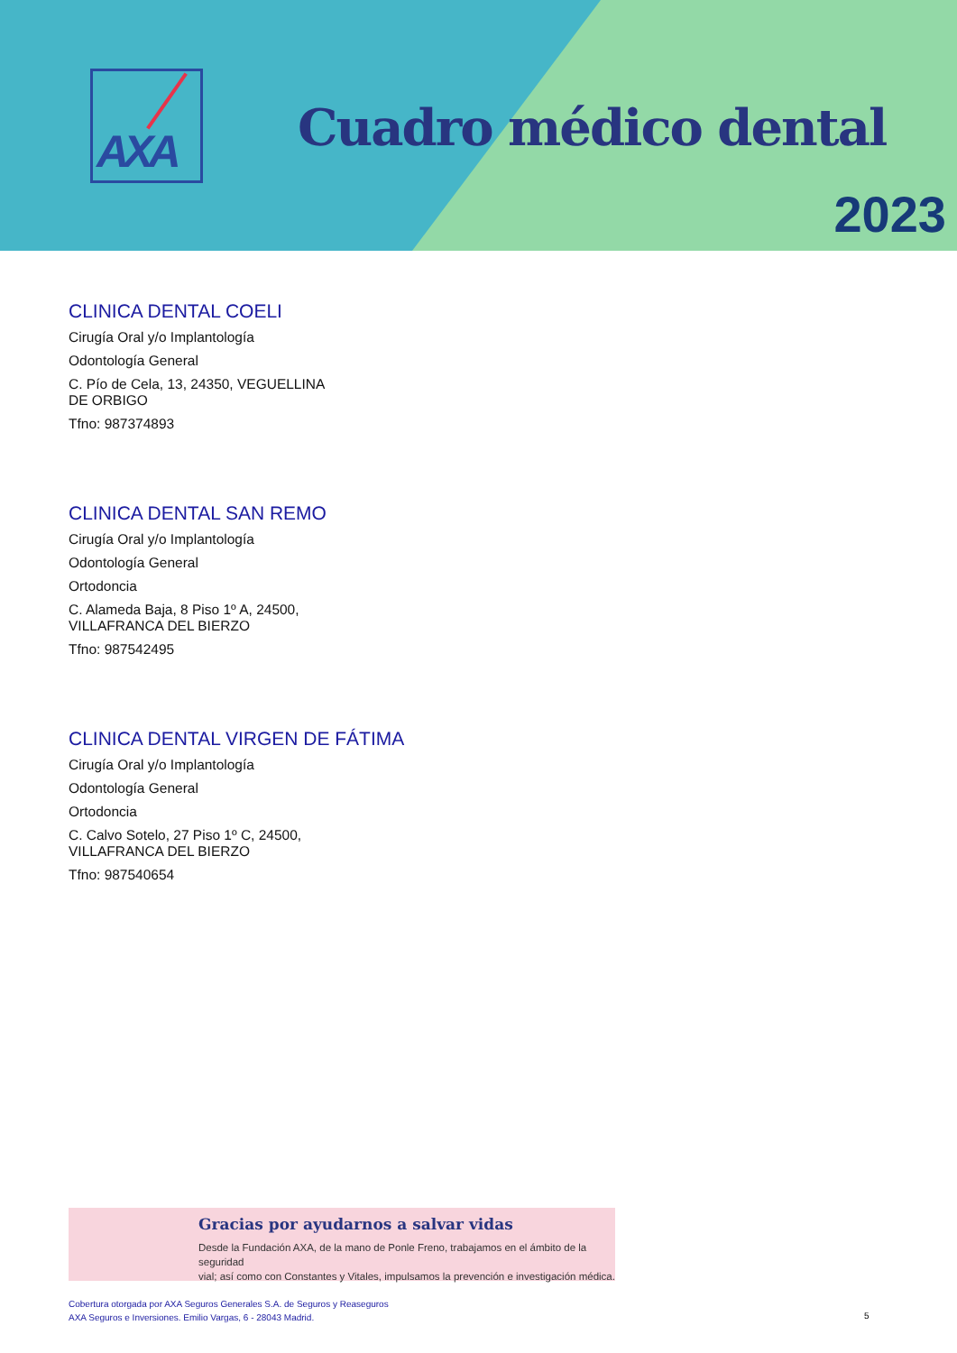AXA
Cuadro médico dental
2023
CLINICA DENTAL COELI
Cirugía Oral y/o Implantología
Odontología General
C. Pío de Cela, 13, 24350, VEGUELLINA
DE ORBIGO
Tfno: 987374893
CLINICA DENTAL SAN REMO
Cirugía Oral y/o Implantología
Odontología General
Ortodoncia
C. Alameda Baja, 8 Piso 1º A, 24500,
VILLAFRANCA DEL BIERZO
Tfno: 987542495
CLINICA DENTAL VIRGEN DE FÁTIMA
Cirugía Oral y/o Implantología
Odontología General
Ortodoncia
C. Calvo Sotelo, 27 Piso 1º C, 24500,
VILLAFRANCA DEL BIERZO
Tfno: 987540654
Gracias por ayudarnos a salvar vidas
Desde la Fundación AXA, de la mano de Ponle Freno, trabajamos en el ámbito de la seguridad
vial; así como con Constantes y Vitales, impulsamos la prevención e investigación médica.
Cobertura otorgada por AXA Seguros Generales S.A. de Seguros y Reaseguros
AXA Seguros e Inversiones. Emilio Vargas, 6 - 28043 Madrid.
5